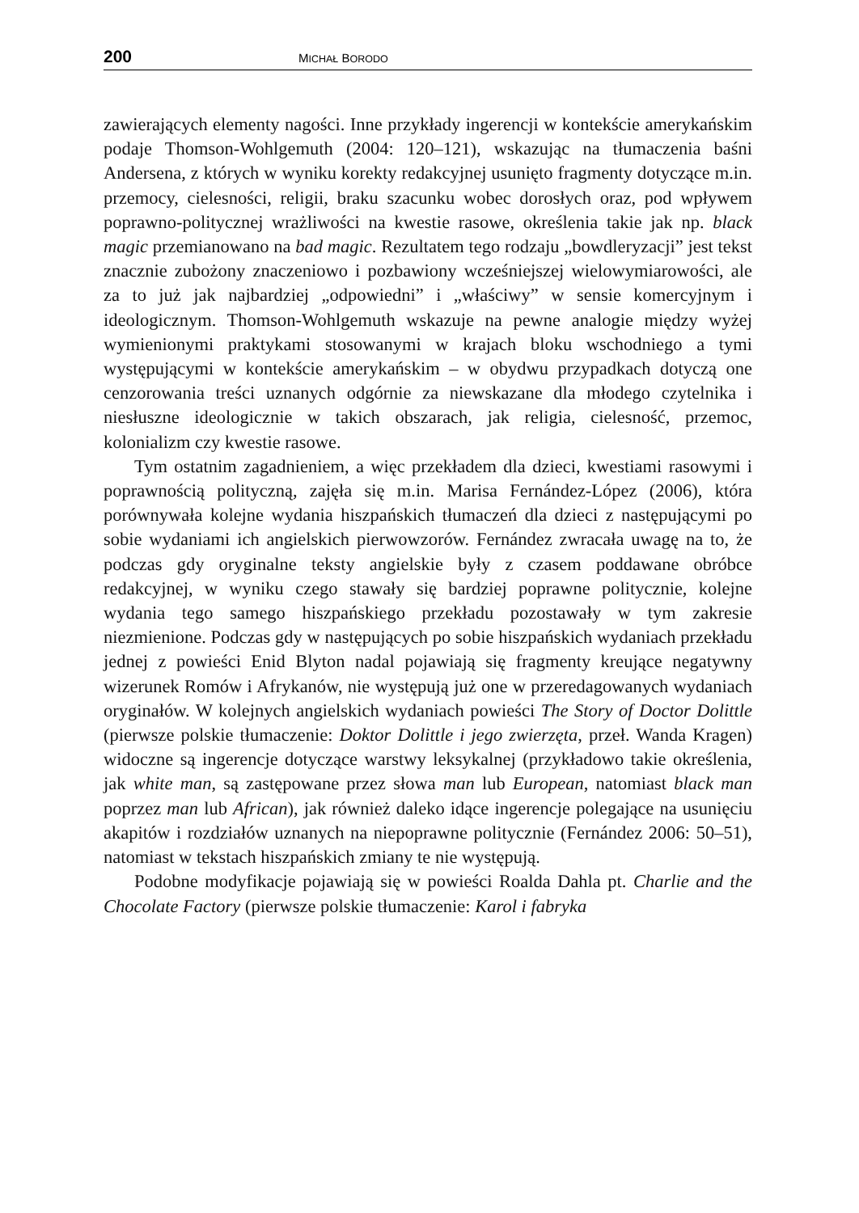200 MICHAŁ BORODO
zawierających elementy nagości. Inne przykłady ingerencji w kontekście amerykańskim podaje Thomson-Wohlgemuth (2004: 120–121), wskazując na tłumaczenia baśni Andersena, z których w wyniku korekty redakcyjnej usunięto fragmenty dotyczące m.in. przemocy, cielesności, religii, braku szacunku wobec dorosłych oraz, pod wpływem poprawno-politycznej wrażliwości na kwestie rasowe, określenia takie jak np. black magic przemianowano na bad magic. Rezultatem tego rodzaju „bowdleryzacji” jest tekst znacznie zubożony znaczeniowo i pozbawiony wcześniejszej wielowymiarowości, ale za to już jak najbardziej „odpowiedni” i „właściwy” w sensie komercyjnym i ideologicznym. Thomson-Wohlgemuth wskazuje na pewne analogie między wyżej wymienionymi praktykami stosowanymi w krajach bloku wschodniego a tymi występującymi w kontekście amerykańskim – w obydwu przypadkach dotyczą one cenzorowania treści uznanych odgórnie za niewskazane dla młodego czytelnika i niesłuszne ideologicznie w takich obszarach, jak religia, cielesność, przemoc, kolonializm czy kwestie rasowe.
Tym ostatnim zagadnieniem, a więc przekładem dla dzieci, kwestiami rasowymi i poprawnością polityczną, zajęła się m.in. Marisa Fernández-López (2006), która porównywała kolejne wydania hiszpańskich tłumaczeń dla dzieci z następującymi po sobie wydaniami ich angielskich pierwowzorów. Fernández zwracała uwagę na to, że podczas gdy oryginalne teksty angielskie były z czasem poddawane obróbce redakcyjnej, w wyniku czego stawały się bardziej poprawne politycznie, kolejne wydania tego samego hiszpańskiego przekładu pozostawały w tym zakresie niezmienione. Podczas gdy w następujących po sobie hiszpańskich wydaniach przekładu jednej z powieści Enid Blyton nadal pojawiają się fragmenty kreujące negatywny wizerunek Romów i Afrykanów, nie występują już one w przeredagowanych wydaniach oryginałów. W kolejnych angielskich wydaniach powieści The Story of Doctor Dolittle (pierwsze polskie tłumaczenie: Doktor Dolittle i jego zwierzęta, przeł. Wanda Kragen) widoczne są ingerencje dotyczące warstwy leksykalnej (przykładowo takie określenia, jak white man, są zastępowane przez słowa man lub European, natomiast black man poprzez man lub African), jak również daleko idące ingerencje polegające na usunięciu akapitów i rozdziałów uznanych na niepoprawne politycznie (Fernández 2006: 50–51), natomiast w tekstach hiszpańskich zmiany te nie występują.
Podobne modyfikacje pojawiają się w powieści Roalda Dahla pt. Charlie and the Chocolate Factory (pierwsze polskie tłumaczenie: Karol i fabryka